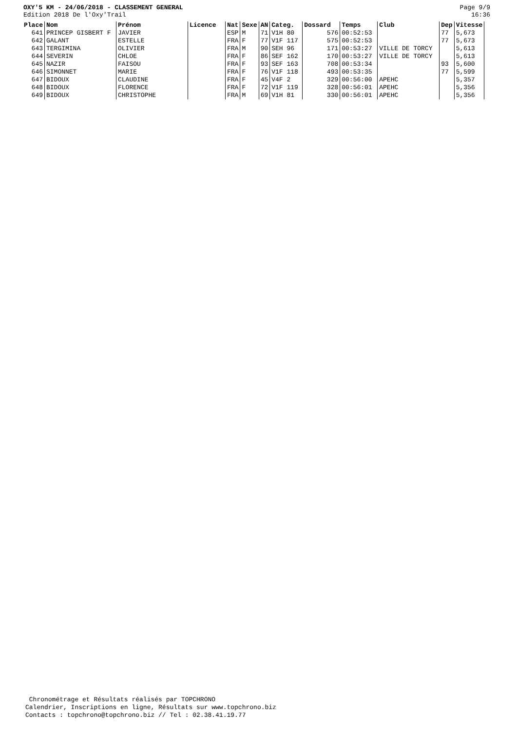OXY'5 KM - 24/06/2018 - CLASSEMENT GENERAL
Edition 2018 De l'Oxy'Trail
Page 9/9
16:36
| Place | Nom | Prénom | Licence | Nat | Sexe | AN | Categ. | Dossard | Temps | Club | Dep | Vitesse |
| --- | --- | --- | --- | --- | --- | --- | --- | --- | --- | --- | --- | --- |
| 641 | PRINCEP GISBERT F | JAVIER | | ESP | M | 71 | V1H 80 | 576 | 00:52:53 | | 77 | 5,673 |
| 642 | GALANT | ESTELLE | | FRA | F | 77 | V1F 117 | 575 | 00:52:53 | | 77 | 5,673 |
| 643 | TERGIMINA | OLIVIER | | FRA | M | 90 | SEH 96 | 171 | 00:53:27 | VILLE DE TORCY | | 5,613 |
| 644 | SEVERIN | CHLOE | | FRA | F | 86 | SEF 162 | 170 | 00:53:27 | VILLE DE TORCY | | 5,613 |
| 645 | NAZIR | FAISOU | | FRA | F | 93 | SEF 163 | 708 | 00:53:34 | | 93 | 5,600 |
| 646 | SIMONNET | MARIE | | FRA | F | 76 | V1F 118 | 493 | 00:53:35 | | 77 | 5,599 |
| 647 | BIDOUX | CLAUDINE | | FRA | F | 45 | V4F 2 | 329 | 00:56:00 | APEHC | | 5,357 |
| 648 | BIDOUX | FLORENCE | | FRA | F | 72 | V1F 119 | 328 | 00:56:01 | APEHC | | 5,356 |
| 649 | BIDOUX | CHRISTOPHE | | FRA | M | 69 | V1H 81 | 330 | 00:56:01 | APEHC | | 5,356 |
Chronométrage et Résultats réalisés par TOPCHRONO
Calendrier, Inscriptions en ligne, Résultats sur www.topchrono.biz
Contacts : topchrono@topchrono.biz // Tel : 02.38.41.19.77